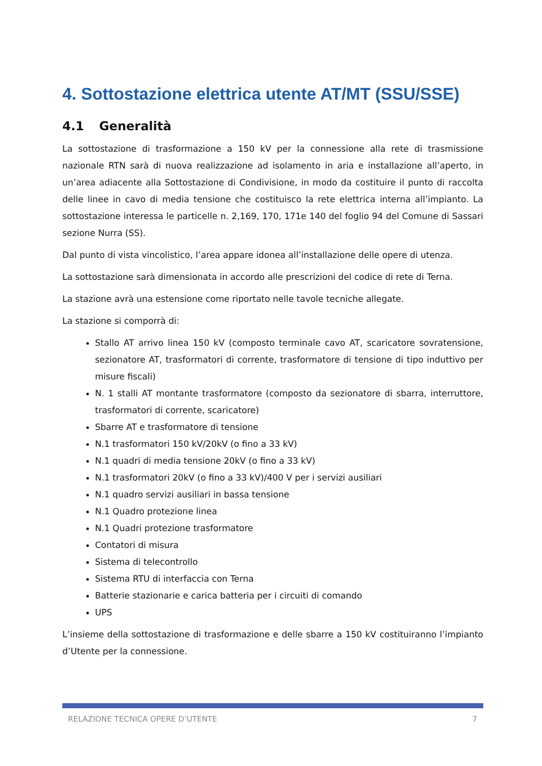4. Sottostazione elettrica utente AT/MT (SSU/SSE)
4.1 Generalità
La sottostazione di trasformazione a 150 kV per la connessione alla rete di trasmissione nazionale RTN sarà di nuova realizzazione ad isolamento in aria e installazione all’aperto, in un’area adiacente alla Sottostazione di Condivisione, in modo da costituire il punto di raccolta delle linee in cavo di media tensione che costituisco la rete elettrica interna all’impianto. La sottostazione interessa le particelle n. 2,169, 170, 171e 140 del foglio 94 del Comune di Sassari sezione Nurra (SS).
Dal punto di vista vincolistico, l’area appare idonea all’installazione delle opere di utenza.
La sottostazione sarà dimensionata in accordo alle prescrizioni del codice di rete di Terna.
La stazione avrà una estensione come riportato nelle tavole tecniche allegate.
La stazione si comporrà di:
Stallo AT arrivo linea 150 kV (composto terminale cavo AT, scaricatore sovratensione, sezionatore AT, trasformatori di corrente, trasformatore di tensione di tipo induttivo per misure fiscali)
N. 1 stalli AT montante trasformatore (composto da sezionatore di sbarra, interruttore, trasformatori di corrente, scaricatore)
Sbarre AT e trasformatore di tensione
N.1 trasformatori 150 kV/20kV (o fino a 33 kV)
N.1 quadri di media tensione 20kV (o fino a 33 kV)
N.1 trasformatori 20kV (o fino a 33 kV)/400 V per i servizi ausiliari
N.1 quadro servizi ausiliari in bassa tensione
N.1 Quadro protezione linea
N.1 Quadri protezione trasformatore
Contatori di misura
Sistema di telecontrollo
Sistema RTU di interfaccia con Terna
Batterie stazionarie e carica batteria per i circuiti di comando
UPS
L’insieme della sottostazione di trasformazione e delle sbarre a 150 kV costituiranno l’impianto d’Utente per la connessione.
RELAZIONE TECNICA OPERE D’UTENTE 7